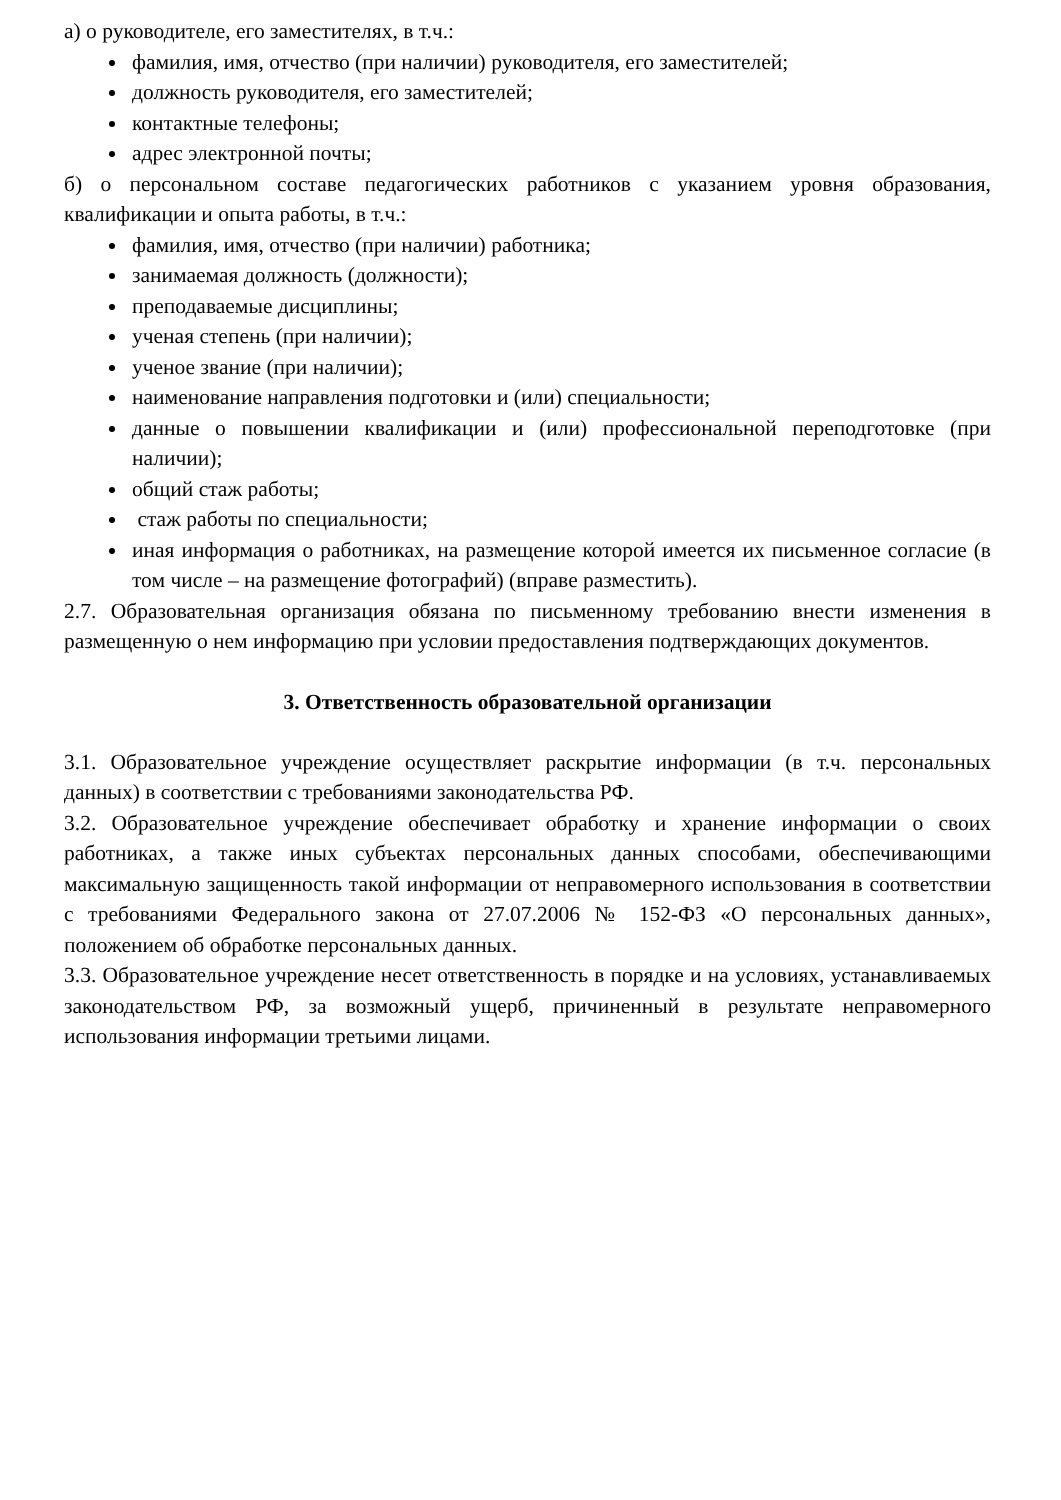а) о руководителе, его заместителях, в т.ч.:
фамилия, имя, отчество (при наличии) руководителя, его заместителей;
должность руководителя, его заместителей;
контактные телефоны;
адрес электронной почты;
б) о персональном составе педагогических работников с указанием уровня образования, квалификации и опыта работы, в т.ч.:
фамилия, имя, отчество (при наличии) работника;
занимаемая должность (должности);
преподаваемые дисциплины;
ученая степень (при наличии);
ученое звание (при наличии);
наименование направления подготовки и (или) специальности;
данные о повышении квалификации и (или) профессиональной переподготовке (при наличии);
общий стаж работы;
стаж работы по специальности;
иная информация о работниках, на размещение которой имеется их письменное согласие (в том числе – на размещение фотографий) (вправе разместить).
2.7. Образовательная организация обязана по письменному требованию внести изменения в размещенную о нем информацию при условии предоставления подтверждающих документов.
3. Ответственность образовательной организации
3.1. Образовательное учреждение осуществляет раскрытие информации (в т.ч. персональных данных) в соответствии с требованиями законодательства РФ.
3.2. Образовательное учреждение обеспечивает обработку и хранение информации о своих работниках, а также иных субъектах персональных данных способами, обеспечивающими максимальную защищенность такой информации от неправомерного использования в соответствии с требованиями Федерального закона от 27.07.2006 № 152-ФЗ «О персональных данных», положением об обработке персональных данных.
3.3. Образовательное учреждение несет ответственность в порядке и на условиях, устанавливаемых законодательством РФ, за возможный ущерб, причиненный в результате неправомерного использования информации третьими лицами.